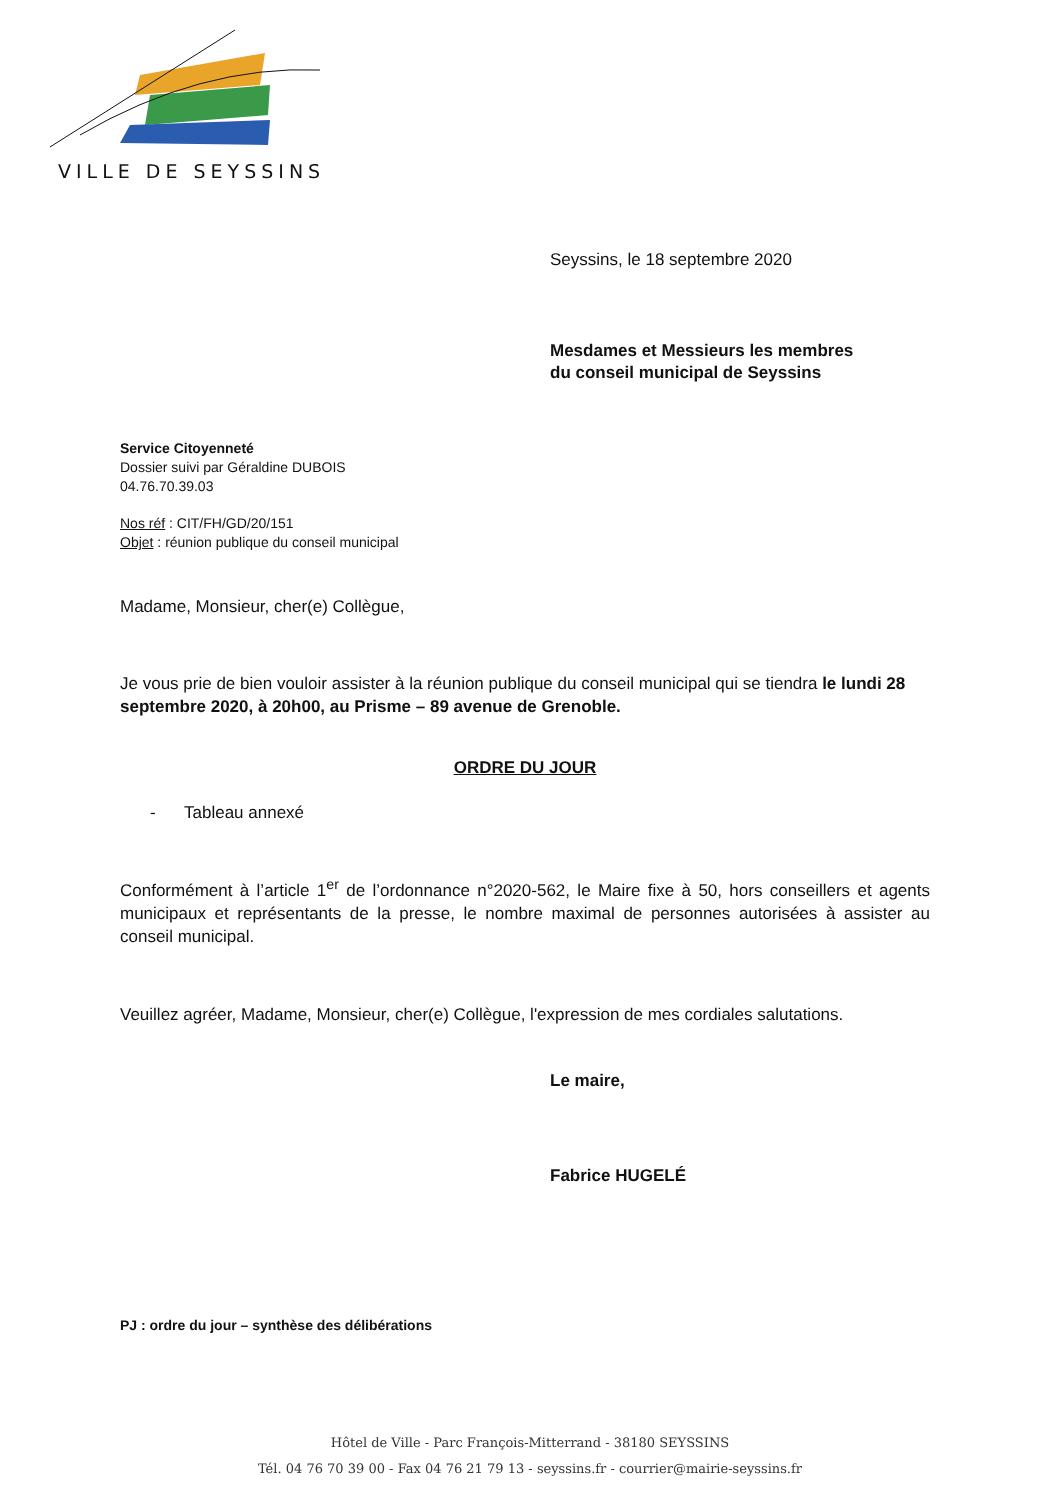VILLE DE SEYSSINS
Seyssins, le 18 septembre 2020
Mesdames et Messieurs les membres
du conseil municipal de Seyssins
Service Citoyenneté
Dossier suivi par Géraldine DUBOIS
04.76.70.39.03
Nos réf : CIT/FH/GD/20/151
Objet : réunion publique du conseil municipal
Madame, Monsieur, cher(e) Collègue,
Je vous prie de bien vouloir assister à la réunion publique du conseil municipal qui se tiendra le lundi 28 septembre 2020, à 20h00, au Prisme – 89 avenue de Grenoble.
ORDRE DU JOUR
- Tableau annexé
Conformément à l’article 1<sup>er</sup> de l’ordonnance n°2020-562, le Maire fixe à 50, hors conseillers et agents municipaux et représentants de la presse, le nombre maximal de personnes autorisées à assister au conseil municipal.
Veuillez agréer, Madame, Monsieur, cher(e) Collègue, l'expression de mes cordiales salutations.
Le maire,
Fabrice HUGELÉ
PJ : ordre du jour – synthèse des délibérations
Hôtel de Ville - Parc François-Mitterrand - 38180 SEYSSINS
Tél. 04 76 70 39 00 - Fax 04 76 21 79 13 - seyssins.fr - courrier@mairie-seyssins.fr